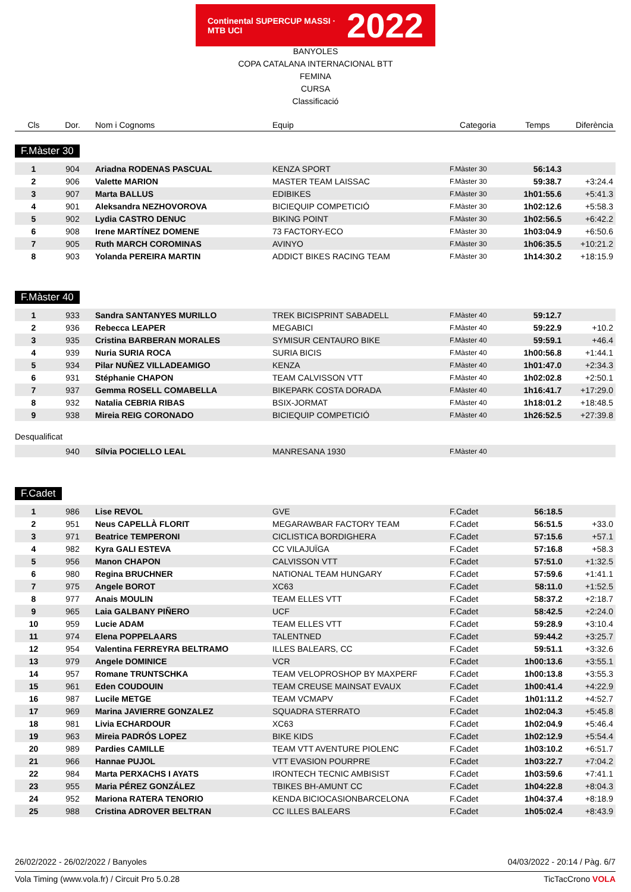Continental SUPERCUP MASSI · MTB UCI 2022
BANYOLES
COPA CATALANA INTERNACIONAL BTT
FEMINA
CURSA
Classificació
| Cls | Dor. | Nom i Cognoms | Equip | Categoria | Temps | Diferència |
| --- | --- | --- | --- | --- | --- | --- |
F.Màster 30
| 1 | 904 | Ariadna RODENAS PASCUAL | KENZA SPORT | F.Màster 30 | 56:14.3 | |
| 2 | 906 | Valette MARION | MASTER TEAM LAISSAC | F.Màster 30 | 59:38.7 | +3:24.4 |
| 3 | 907 | Marta BALLUS | EDIBIKES | F.Màster 30 | 1h01:55.6 | +5:41.3 |
| 4 | 901 | Aleksandra NEZHOVOROVA | BICIEQUIP COMPETICIÓ | F.Màster 30 | 1h02:12.6 | +5:58.3 |
| 5 | 902 | Lydia CASTRO DENUC | BIKING POINT | F.Màster 30 | 1h02:56.5 | +6:42.2 |
| 6 | 908 | Irene MARTÍNEZ DOMENE | 73 FACTORY-ECO | F.Màster 30 | 1h03:04.9 | +6:50.6 |
| 7 | 905 | Ruth MARCH COROMINAS | AVINYO | F.Màster 30 | 1h06:35.5 | +10:21.2 |
| 8 | 903 | Yolanda PEREIRA MARTIN | ADDICT BIKES RACING TEAM | F.Màster 30 | 1h14:30.2 | +18:15.9 |
F.Màster 40
| 1 | 933 | Sandra SANTANYES MURILLO | TREK BICISPRINT SABADELL | F.Màster 40 | 59:12.7 | |
| 2 | 936 | Rebecca LEAPER | MEGABICI | F.Màster 40 | 59:22.9 | +10.2 |
| 3 | 935 | Cristina BARBERAN MORALES | SYMISUR CENTAURO BIKE | F.Màster 40 | 59:59.1 | +46.4 |
| 4 | 939 | Nuria SURIA ROCA | SURIA BICIS | F.Màster 40 | 1h00:56.8 | +1:44.1 |
| 5 | 934 | Pilar NUÑEZ VILLADEAMIGO | KENZA | F.Màster 40 | 1h01:47.0 | +2:34.3 |
| 6 | 931 | Stéphanie CHAPON | TEAM CALVISSON VTT | F.Màster 40 | 1h02:02.8 | +2:50.1 |
| 7 | 937 | Gemma ROSELL COMABELLA | BIKEPARK COSTA DORADA | F.Màster 40 | 1h16:41.7 | +17:29.0 |
| 8 | 932 | Natalia CEBRIA RIBAS | BSIX-JORMAT | F.Màster 40 | 1h18:01.2 | +18:48.5 |
| 9 | 938 | Mireia REIG CORONADO | BICIEQUIP COMPETICIÓ | F.Màster 40 | 1h26:52.5 | +27:39.8 |
Desqualificat
| | 940 | Sílvia POCIELLO LEAL | MANRESANA 1930 | F.Màster 40 | | |
F.Cadet
| 1 | 986 | Lise REVOL | GVE | F.Cadet | 56:18.5 | |
| 2 | 951 | Neus CAPELLÀ FLORIT | MEGARAWBAR FACTORY TEAM | F.Cadet | 56:51.5 | +33.0 |
| 3 | 971 | Beatrice TEMPERONI | CICLISTICA BORDIGHERA | F.Cadet | 57:15.6 | +57.1 |
| 4 | 982 | Kyra GALI ESTEVA | CC VILAJUÏGA | F.Cadet | 57:16.8 | +58.3 |
| 5 | 956 | Manon CHAPON | CALVISSON VTT | F.Cadet | 57:51.0 | +1:32.5 |
| 6 | 980 | Regina BRUCHNER | NATIONAL TEAM HUNGARY | F.Cadet | 57:59.6 | +1:41.1 |
| 7 | 975 | Angele BOROT | XC63 | F.Cadet | 58:11.0 | +1:52.5 |
| 8 | 977 | Anais MOULIN | TEAM ELLES VTT | F.Cadet | 58:37.2 | +2:18.7 |
| 9 | 965 | Laia GALBANY PIÑERO | UCF | F.Cadet | 58:42.5 | +2:24.0 |
| 10 | 959 | Lucie ADAM | TEAM ELLES VTT | F.Cadet | 59:28.9 | +3:10.4 |
| 11 | 974 | Elena POPPELAARS | TALENTNED | F.Cadet | 59:44.2 | +3:25.7 |
| 12 | 954 | Valentina FERREYRA BELTRAMO | ILLES BALEARS, CC | F.Cadet | 59:51.1 | +3:32.6 |
| 13 | 979 | Angele DOMINICE | VCR | F.Cadet | 1h00:13.6 | +3:55.1 |
| 14 | 957 | Romane TRUNTSCHKA | TEAM VELOPROSHOP BY MAXPERF | F.Cadet | 1h00:13.8 | +3:55.3 |
| 15 | 961 | Eden COUDOUIN | TEAM CREUSE MAINSAT EVAUX | F.Cadet | 1h00:41.4 | +4:22.9 |
| 16 | 987 | Lucile METGE | TEAM VCMAPV | F.Cadet | 1h01:11.2 | +4:52.7 |
| 17 | 969 | Marina JAVIERRE GONZALEZ | SQUADRA STERRATO | F.Cadet | 1h02:04.3 | +5:45.8 |
| 18 | 981 | Livia ECHARDOUR | XC63 | F.Cadet | 1h02:04.9 | +5:46.4 |
| 19 | 963 | Mireia PADRÓS LOPEZ | BIKE KIDS | F.Cadet | 1h02:12.9 | +5:54.4 |
| 20 | 989 | Pardies CAMILLE | TEAM VTT AVENTURE PIOLENC | F.Cadet | 1h03:10.2 | +6:51.7 |
| 21 | 966 | Hannae PUJOL | VTT EVASION POURPRE | F.Cadet | 1h03:22.7 | +7:04.2 |
| 22 | 984 | Marta PERXACHS I AYATS | IRONTECH TECNIC AMBISIST | F.Cadet | 1h03:59.6 | +7:41.1 |
| 23 | 955 | Maria PÉREZ GONZÁLEZ | TBIKES BH-AMUNT CC | F.Cadet | 1h04:22.8 | +8:04.3 |
| 24 | 952 | Mariona RATERA TENORIO | KENDA BICIOCASIONBARCELONA | F.Cadet | 1h04:37.4 | +8:18.9 |
| 25 | 988 | Cristina ADROVER BELTRAN | CC ILLES BALEARS | F.Cadet | 1h05:02.4 | +8:43.9 |
26/02/2022 - 26/02/2022 / Banyoles 04/03/2022 - 20:14 / Pàg. 6/7
Vola Timing (www.vola.fr) / Circuit Pro 5.0.28 TicTacCrono VOLA